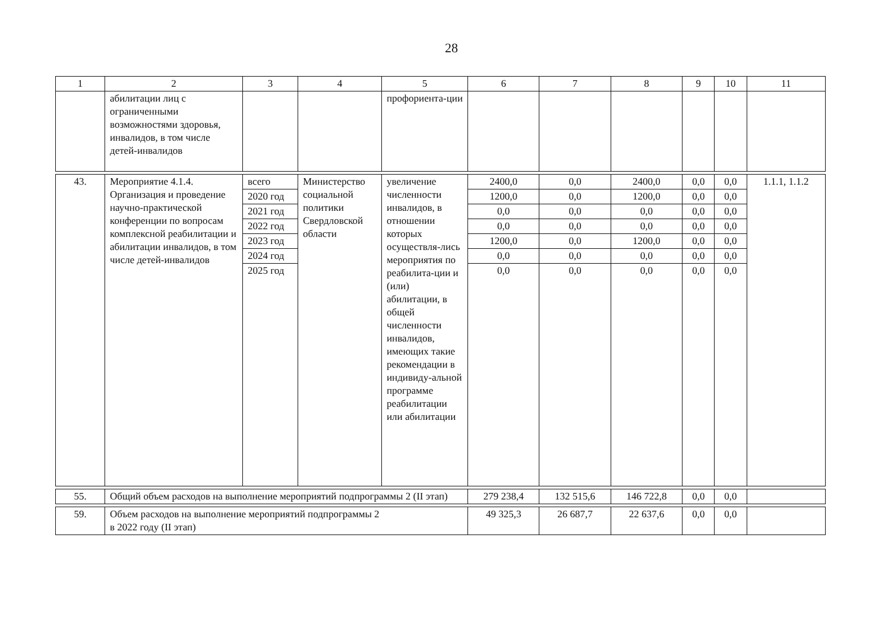28
| 1 | 2 | 3 | 4 | 5 | 6 | 7 | 8 | 9 | 10 | 11 |
| --- | --- | --- | --- | --- | --- | --- | --- | --- | --- | --- |
| | абилитации лиц с ограниченными возможностями здоровья, инвалидов, в том числе детей-инвалидов | | | профориента-ции | | | | | | |
| 43. | Мероприятие 4.1.4. Организация и проведение научно-практической конференции по вопросам комплексной реабилитации и абилитации инвалидов, в том числе детей-инвалидов | всего | Министерство социальной политики Свердловской области | увеличение численности инвалидов, в отношении которых осуществля-лись мероприятия по реабилита-ции и (или) абилитации, в общей численности инвалидов, имеющих такие рекомендации в индивиду-альной программе реабилитации или абилитации | 2400,0 | 0,0 | 2400,0 | 0,0 | 0,0 | 1.1.1, 1.1.2 |
| | | 2020 год | | | 1200,0 | 0,0 | 1200,0 | 0,0 | 0,0 | |
| | | 2021 год | | | 0,0 | 0,0 | 0,0 | 0,0 | 0,0 | |
| | | 2022 год | | | 0,0 | 0,0 | 0,0 | 0,0 | 0,0 | |
| | | 2023 год | | | 1200,0 | 0,0 | 1200,0 | 0,0 | 0,0 | |
| | | 2024 год | | | 0,0 | 0,0 | 0,0 | 0,0 | 0,0 | |
| | | 2025 год | | | 0,0 | 0,0 | 0,0 | 0,0 | 0,0 | |
| 55. | Общий объем расходов на выполнение мероприятий подпрограммы 2 (II этап) | | | | 279 238,4 | 132 515,6 | 146 722,8 | 0,0 | 0,0 | |
| 59. | Объем расходов на выполнение мероприятий подпрограммы 2 в 2022 году (II этап) | | | | 49 325,3 | 26 687,7 | 22 637,6 | 0,0 | 0,0 | |